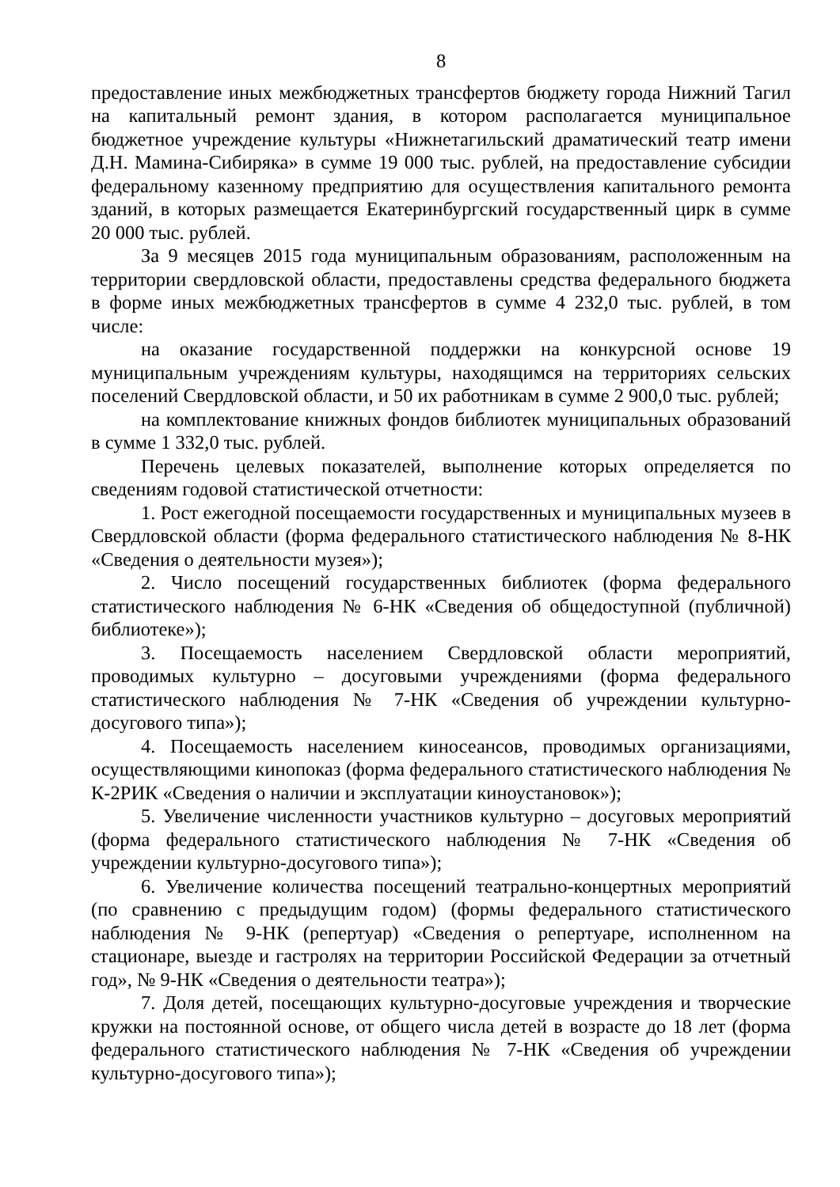8
предоставление иных межбюджетных трансфертов бюджету города Нижний Тагил на капитальный ремонт здания, в котором располагается муниципальное бюджетное учреждение культуры «Нижнетагильский драматический театр имени Д.Н. Мамина-Сибиряка» в сумме 19 000 тыс. рублей, на предоставление субсидии федеральному казенному предприятию для осуществления капитального ремонта зданий, в которых размещается Екатеринбургский государственный цирк в сумме 20 000 тыс. рублей.
За 9 месяцев 2015 года муниципальным образованиям, расположенным на территории свердловской области, предоставлены средства федерального бюджета в форме иных межбюджетных трансфертов в сумме 4 232,0 тыс. рублей, в том числе:
на оказание государственной поддержки на конкурсной основе 19 муниципальным учреждениям культуры, находящимся на территориях сельских поселений Свердловской области, и 50 их работникам в сумме 2 900,0 тыс. рублей;
на комплектование книжных фондов библиотек муниципальных образований в сумме 1 332,0 тыс. рублей.
Перечень целевых показателей, выполнение которых определяется по сведениям годовой статистической отчетности:
1. Рост ежегодной посещаемости государственных и муниципальных музеев в Свердловской области (форма федерального статистического наблюдения № 8-НК «Сведения о деятельности музея»);
2. Число посещений государственных библиотек (форма федерального статистического наблюдения № 6-НК «Сведения об общедоступной (публичной) библиотеке»);
3. Посещаемость населением Свердловской области мероприятий, проводимых культурно – досуговыми учреждениями (форма федерального статистического наблюдения № 7-НК «Сведения об учреждении культурно-досугового типа»);
4. Посещаемость населением киносеансов, проводимых организациями, осуществляющими кинопоказ (форма федерального статистического наблюдения № К-2РИК «Сведения о наличии и эксплуатации киноустановок»);
5. Увеличение численности участников культурно – досуговых мероприятий (форма федерального статистического наблюдения № 7-НК «Сведения об учреждении культурно-досугового типа»);
6. Увеличение количества посещений театрально-концертных мероприятий (по сравнению с предыдущим годом) (формы федерального статистического наблюдения № 9-НК (репертуар) «Сведения о репертуаре, исполненном на стационаре, выезде и гастролях на территории Российской Федерации за отчетный год», № 9-НК «Сведения о деятельности театра»);
7. Доля детей, посещающих культурно-досуговые учреждения и творческие кружки на постоянной основе, от общего числа детей в возрасте до 18 лет (форма федерального статистического наблюдения № 7-НК «Сведения об учреждении культурно-досугового типа»);